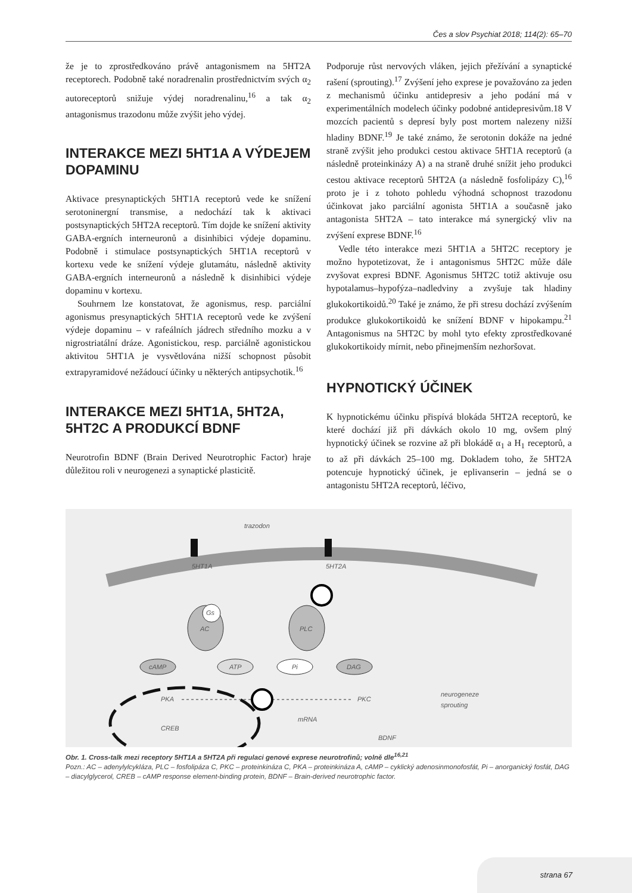Čes a slov Psychiat 2018; 114(2): 65–70
že je to zprostředkováno právě antagonismem na 5HT2A receptorech. Podobně také noradrenalin prostřednictvím svých α<sub>2</sub> autoreceptorů snižuje výdej noradrenalinu,<sup>16</sup> a tak α<sub>2</sub> antagonismus trazodonu může zvýšit jeho výdej.
INTERAKCE MEZI 5HT1A A VÝDEJEM DOPAMINU
Aktivace presynaptických 5HT1A receptorů vede ke snížení serotoninergní transmise, a nedochází tak k aktivaci postsynaptických 5HT2A receptorů. Tím dojde ke snížení aktivity GABA-ergních interneuronů a disinhibici výdeje dopaminu. Podobně i stimulace postsynaptických 5HT1A receptorů v kortexu vede ke snížení výdeje glutamátu, následně aktivity GABA-ergních interneuronů a následně k disinhibici výdeje dopaminu v kortexu.
Souhrnem lze konstatovat, že agonismus, resp. parciální agonismus presynaptických 5HT1A receptorů vede ke zvýšení výdeje dopaminu – v rafeálních jádrech středního mozku a v nigrostriatální dráze. Agonistickou, resp. parciálně agonistickou aktivitou 5HT1A je vysvětlována nižší schopnost působit extrapyramidové nežádoucí účinky u některých antipsychotik.<sup>16</sup>
INTERAKCE MEZI 5HT1A, 5HT2A, 5HT2C A PRODUKCÍ BDNF
Neurotrofin BDNF (Brain Derived Neurotrophic Factor) hraje důležitou roli v neurogenezi a synaptické plasticitě.
Podporuje růst nervových vláken, jejich přežívání a synaptické rašení (sprouting).<sup>17</sup> Zvýšení jeho exprese je považováno za jeden z mechanismů účinku antidepresiv a jeho podání má v experimentálních modelech účinky podobné antidepresivům.18 V mozcích pacientů s depresí byly post mortem nalezeny nižší hladiny BDNF.<sup>19</sup> Je také známo, že serotonin dokáže na jedné straně zvýšit jeho produkci cestou aktivace 5HT1A receptorů (a následně proteinkinázy A) a na straně druhé snížit jeho produkci cestou aktivace receptorů 5HT2A (a následně fosfolipázy C),<sup>16</sup> proto je i z tohoto pohledu výhodná schopnost trazodonu účinkovat jako parciální agonista 5HT1A a současně jako antagonista 5HT2A – tato interakce má synergický vliv na zvýšení exprese BDNF.<sup>16</sup>
Vedle této interakce mezi 5HT1A a 5HT2C receptory je možno hypotetizovat, že i antagonismus 5HT2C může dále zvyšovat expresi BDNF. Agonismus 5HT2C totiž aktivuje osu hypotalamus–hypofýza–nadledviny a zvyšuje tak hladiny glukokortikoidů.<sup>20</sup> Také je známo, že při stresu dochází zvýšením produkce glukokortikoidů ke snížení BDNF v hipokampu.<sup>21</sup> Antagonismus na 5HT2C by mohl tyto efekty zprostředkované glukokortikoidy mírnit, nebo přinejmenším nezhoršovat.
HYPNOTICKÝ ÚČINEK
K hypnotickému účinku přispívá blokáda 5HT2A receptorů, ke které dochází již při dávkách okolo 10 mg, ovšem plný hypnotický účinek se rozvine až při blokádě α<sub>1</sub> a H<sub>1</sub> receptorů, a to až při dávkách 25–100 mg. Dokladem toho, že 5HT2A potencuje hypnotický účinek, je eplivanserin – jedná se o antagonistu 5HT2A receptorů, léčivo,
trazodon
5HT1A
5HT2A
AC
Gs
PLC
cAMP
ATP
Pi
DAG
PKA
PKC
CREB
mRNA
BDNF
neurogeneze
sprouting
Obr. 1. Cross-talk mezi receptory 5HT1A a 5HT2A při regulaci genové exprese neurotrofinů; volně dle<sup>16,21</sup>
Pozn.: AC – adenylylcykláza, PLC – fosfolipáza C, PKC – proteinkináza C, PKA – proteinkináza A, cAMP – cyklický adenosinmonofosfát, Pi – anorganický fosfát, DAG – diacylglycerol, CREB – cAMP response element-binding protein, BDNF – Brain-derived neurotrophic factor.
strana 67